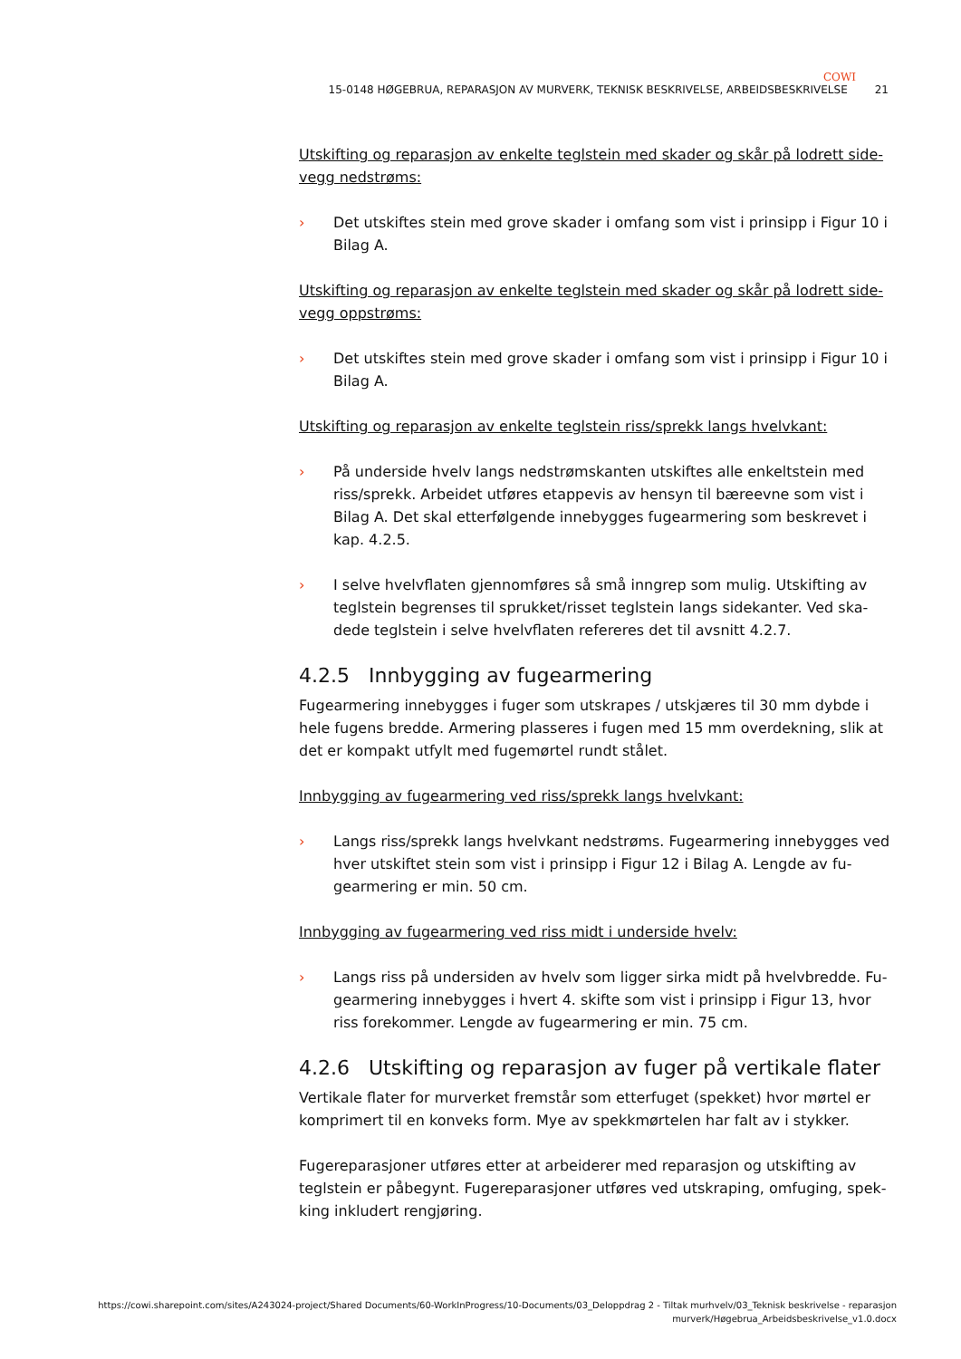COWI
15-0148 HØGEBRUA, REPARASJON AV MURVERK, TEKNISK BESKRIVELSE, ARBEIDSBESKRIVELSE 21
Utskifting og reparasjon av enkelte teglstein med skader og skår på lodrett side-vegg nedstrøms:
› Det utskiftes stein med grove skader i omfang som vist i prinsipp i Figur 10 i Bilag A.
Utskifting og reparasjon av enkelte teglstein med skader og skår på lodrett side-vegg oppstrøms:
› Det utskiftes stein med grove skader i omfang som vist i prinsipp i Figur 10 i Bilag A.
Utskifting og reparasjon av enkelte teglstein riss/sprekk langs hvelvkant:
› På underside hvelv langs nedstrømskanten utskiftes alle enkeltstein med riss/sprekk. Arbeidet utføres etappevis av hensyn til bæreevne som vist i Bilag A. Det skal etterfølgende innebygges fugearmering som beskrevet i kap. 4.2.5.
› I selve hvelvflaten gjennomføres så små inngrep som mulig. Utskifting av teglstein begrenses til sprukket/risset teglstein langs sidekanter. Ved ska-dede teglstein i selve hvelvflaten refereres det til avsnitt 4.2.7.
4.2.5 Innbygging av fugearmering
Fugearmering innebygges i fuger som utskrapes / utskjæres til 30 mm dybde i hele fugens bredde. Armering plasseres i fugen med 15 mm overdekning, slik at det er kompakt utfylt med fugemørtel rundt stålet.
Innbygging av fugearmering ved riss/sprekk langs hvelvkant:
› Langs riss/sprekk langs hvelvkant nedstrøms. Fugearmering innebygges ved hver utskiftet stein som vist i prinsipp i Figur 12 i Bilag A. Lengde av fu-gearmering er min. 50 cm.
Innbygging av fugearmering ved riss midt i underside hvelv:
› Langs riss på undersiden av hvelv som ligger sirka midt på hvelvbredde. Fu-gearmering innebygges i hvert 4. skifte som vist i prinsipp i Figur 13, hvor riss forekommer. Lengde av fugearmering er min. 75 cm.
4.2.6 Utskifting og reparasjon av fuger på vertikale flater
Vertikale flater for murverket fremstår som etterfuget (spekket) hvor mørtel er komprimert til en konveks form. Mye av spekkmørtelen har falt av i stykker.
Fugereparasjoner utføres etter at arbeiderer med reparasjon og utskifting av teglstein er påbegynt. Fugereparasjoner utføres ved utskraping, omfuging, spek-king inkludert rengjøring.
https://cowi.sharepoint.com/sites/A243024-project/Shared Documents/60-WorkInProgress/10-Documents/03_Deloppdrag 2 - Tiltak murhvelv/03_Teknisk beskrivelse - reparasjon
murverk/Høgebrua_Arbeidsbeskrivelse_v1.0.docx